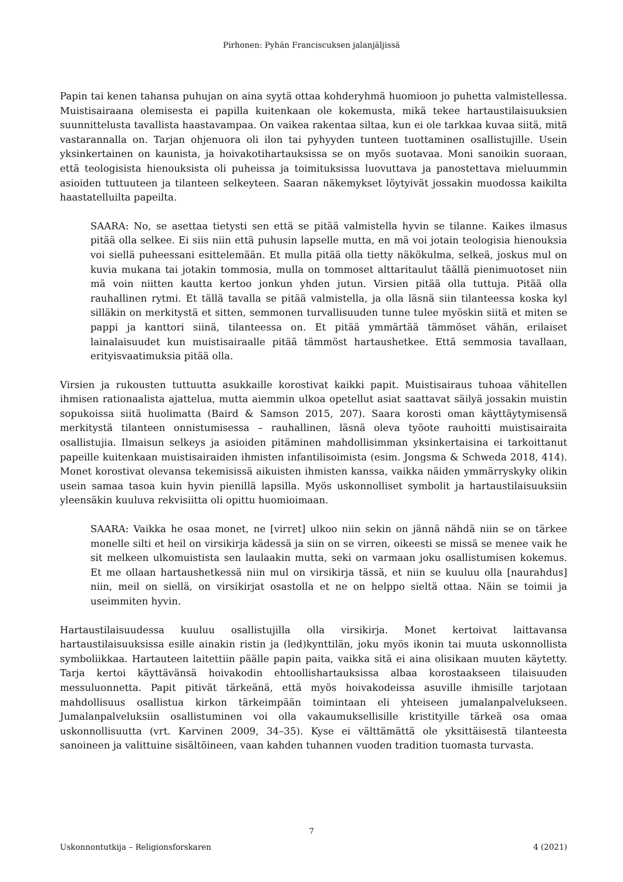Pirhonen: Pyhän Franciscuksen jalanjäljissä
Papin tai kenen tahansa puhujan on aina syytä ottaa kohderyhmä huomioon jo puhetta valmistellessa. Muistisairaana olemisesta ei papilla kuitenkaan ole kokemusta, mikä tekee hartaustilaisuuksien suunnittelusta tavallista haastavampaa. On vaikea rakentaa siltaa, kun ei ole tarkkaa kuvaa siitä, mitä vastarannalla on. Tarjan ohjenuora oli ilon tai pyhyyden tunteen tuottaminen osallistujille. Usein yksinkertainen on kaunista, ja hoivakotihartauksissa se on myös suotavaa. Moni sanoikin suoraan, että teologisista hienouksista oli puheissa ja toimituksissa luovuttava ja panostettava mieluummin asioiden tuttuuteen ja tilanteen selkeyteen. Saaran näkemykset löytyivät jossakin muodossa kaikilta haastatelluilta papeilta.
SAARA: No, se asettaa tietysti sen että se pitää valmistella hyvin se tilanne. Kaikes ilmasus pitää olla selkee. Ei siis niin että puhusin lapselle mutta, en mä voi jotain teologisia hienouksia voi siellä puheessani esittelemään. Et mulla pitää olla tietty näkökulma, selkeä, joskus mul on kuvia mukana tai jotakin tommosia, mulla on tommoset alttaritaulut täällä pienimuotoset niin mä voin niitten kautta kertoo jonkun yhden jutun. Virsien pitää olla tuttuja. Pitää olla rauhallinen rytmi. Et tällä tavalla se pitää valmistella, ja olla läsnä siin tilanteessa koska kyl silläkin on merkitystä et sitten, semmonen turvallisuuden tunne tulee myöskin siitä et miten se pappi ja kanttori siinä, tilanteessa on. Et pitää ymmärtää tämmöset vähän, erilaiset lainalaisuudet kun muistisairaalle pitää tämmöst hartaushetkee. Että semmosia tavallaan, erityisvaatimuksia pitää olla.
Virsien ja rukousten tuttuutta asukkaille korostivat kaikki papit. Muistisairaus tuhoaa vähitellen ihmisen rationaalista ajattelua, mutta aiemmin ulkoa opetellut asiat saattavat säilyä jossakin muistin sopukoissa siitä huolimatta (Baird & Samson 2015, 207). Saara korosti oman käyttäytymisensä merkitystä tilanteen onnistumisessa – rauhallinen, läsnä oleva työote rauhoitti muistisairaita osallistujia. Ilmaisun selkeys ja asioiden pitäminen mahdollisimman yksinkertaisina ei tarkoittanut papeille kuitenkaan muistisairaiden ihmisten infantilisoimista (esim. Jongsma & Schweda 2018, 414). Monet korostivat olevansa tekemisissä aikuisten ihmisten kanssa, vaikka näiden ymmärryskyky olikin usein samaa tasoa kuin hyvin pienillä lapsilla. Myös uskonnolliset symbolit ja hartaustilaisuuksiin yleensäkin kuuluva rekvisiitta oli opittu huomioimaan.
SAARA: Vaikka he osaa monet, ne [virret] ulkoo niin sekin on jännä nähdä niin se on tärkee monelle silti et heil on virsikirja kädessä ja siin on se virren, oikeesti se missä se menee vaik he sit melkeen ulkomuistista sen laulaakin mutta, seki on varmaan joku osallistumisen kokemus. Et me ollaan hartaushetkessä niin mul on virsikirja tässä, et niin se kuuluu olla [naurahdus] niin, meil on siellä, on virsikirjat osastolla et ne on helppo sieltä ottaa. Näin se toimii ja useimmiten hyvin.
Hartaustilaisuudessa kuuluu osallistujilla olla virsikirja. Monet kertoivat laittavansa hartaustilaisuuksissa esille ainakin ristin ja (led)kynttilän, joku myös ikonin tai muuta uskonnollista symboliikkaa. Hartauteen laitettiin päälle papin paita, vaikka sitä ei aina olisikaan muuten käytetty. Tarja kertoi käyttävänsä hoivakodin ehtoollishartauksissa albaa korostaakseen tilaisuuden messuluonnetta. Papit pitivät tärkeänä, että myös hoivakodeissa asuville ihmisille tarjotaan mahdollisuus osallistua kirkon tärkeimpään toimintaan eli yhteiseen jumalanpalvelukseen. Jumalanpalveluksiin osallistuminen voi olla vakaumuksellisille kristityille tärkeä osa omaa uskonnollisuutta (vrt. Karvinen 2009, 34–35). Kyse ei välttämättä ole yksittäisestä tilanteesta sanoineen ja valittuine sisältöineen, vaan kahden tuhannen vuoden tradition tuomasta turvasta.
7
Uskonnontutkija – Religionsforskaren 4 (2021)